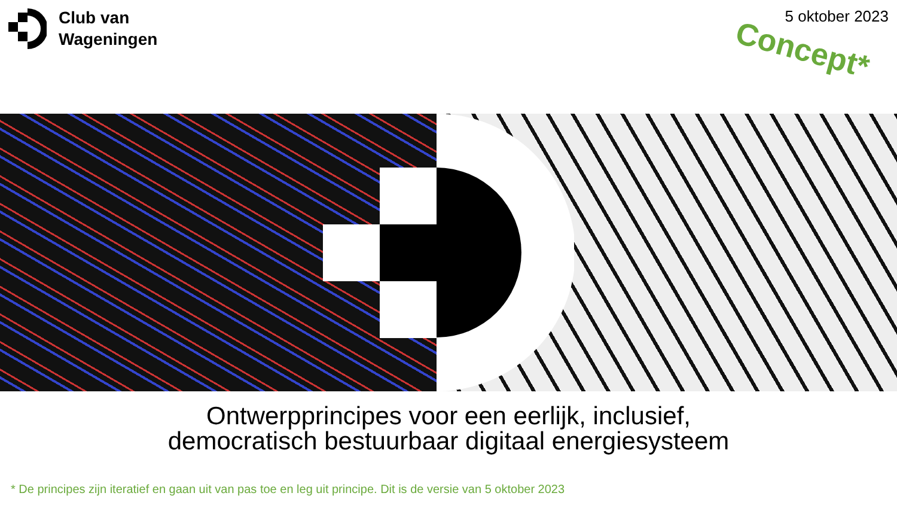Club van
Wageningen
5 oktober 2023
Concept*
Ontwerpprincipes voor een eerlijk, inclusief,
democratisch bestuurbaar digitaal energiesysteem
* De principes zijn iteratief en gaan uit van pas toe en leg uit principe. Dit is de versie van 5 oktober 2023